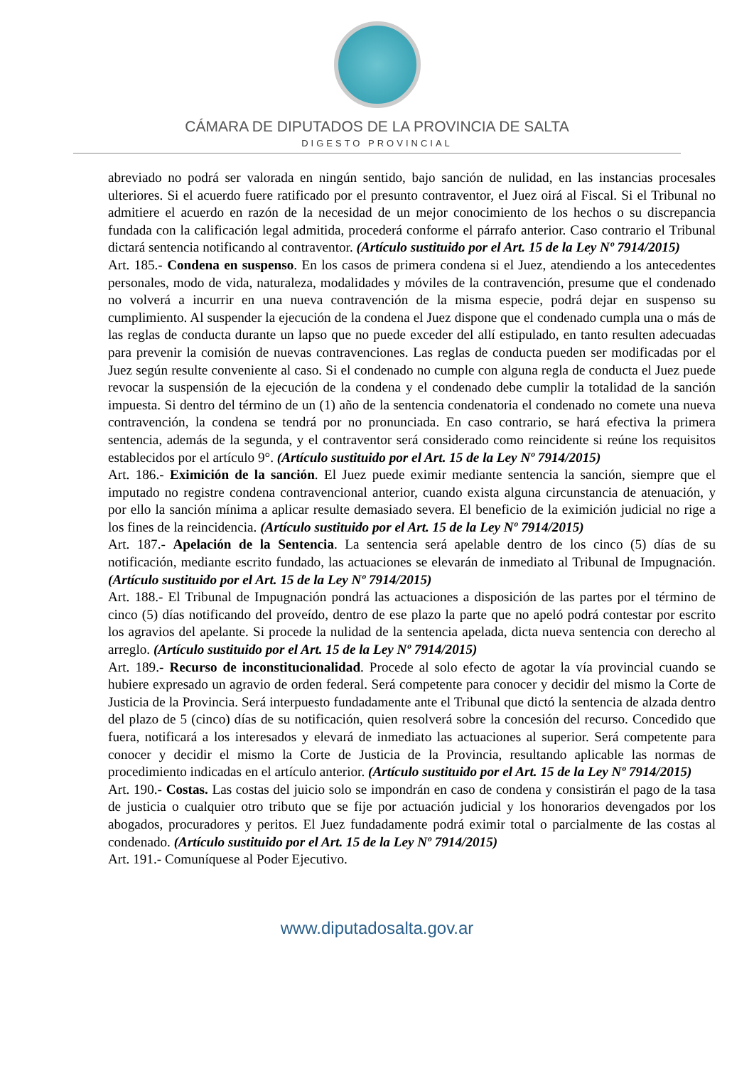CÁMARA DE DIPUTADOS DE LA PROVINCIA DE SALTA
DIGESTO PROVINCIAL
abreviado no podrá ser valorada en ningún sentido, bajo sanción de nulidad, en las instancias procesales ulteriores. Si el acuerdo fuere ratificado por el presunto contraventor, el Juez oirá al Fiscal. Si el Tribunal no admitiere el acuerdo en razón de la necesidad de un mejor conocimiento de los hechos o su discrepancia fundada con la calificación legal admitida, procederá conforme el párrafo anterior. Caso contrario el Tribunal dictará sentencia notificando al contraventor. (Artículo sustituido por el Art. 15 de la Ley Nº 7914/2015)
Art. 185.- Condena en suspenso. En los casos de primera condena si el Juez, atendiendo a los antecedentes personales, modo de vida, naturaleza, modalidades y móviles de la contravención, presume que el condenado no volverá a incurrir en una nueva contravención de la misma especie, podrá dejar en suspenso su cumplimiento. Al suspender la ejecución de la condena el Juez dispone que el condenado cumpla una o más de las reglas de conducta durante un lapso que no puede exceder del allí estipulado, en tanto resulten adecuadas para prevenir la comisión de nuevas contravenciones. Las reglas de conducta pueden ser modificadas por el Juez según resulte conveniente al caso. Si el condenado no cumple con alguna regla de conducta el Juez puede revocar la suspensión de la ejecución de la condena y el condenado debe cumplir la totalidad de la sanción impuesta. Si dentro del término de un (1) año de la sentencia condenatoria el condenado no comete una nueva contravención, la condena se tendrá por no pronunciada. En caso contrario, se hará efectiva la primera sentencia, además de la segunda, y el contraventor será considerado como reincidente si reúne los requisitos establecidos por el artículo 9°. (Artículo sustituido por el Art. 15 de la Ley Nº 7914/2015)
Art. 186.- Eximición de la sanción. El Juez puede eximir mediante sentencia la sanción, siempre que el imputado no registre condena contravencional anterior, cuando exista alguna circunstancia de atenuación, y por ello la sanción mínima a aplicar resulte demasiado severa. El beneficio de la eximición judicial no rige a los fines de la reincidencia. (Artículo sustituido por el Art. 15 de la Ley Nº 7914/2015)
Art. 187.- Apelación de la Sentencia. La sentencia será apelable dentro de los cinco (5) días de su notificación, mediante escrito fundado, las actuaciones se elevarán de inmediato al Tribunal de Impugnación. (Artículo sustituido por el Art. 15 de la Ley Nº 7914/2015)
Art. 188.- El Tribunal de Impugnación pondrá las actuaciones a disposición de las partes por el término de cinco (5) días notificando del proveído, dentro de ese plazo la parte que no apeló podrá contestar por escrito los agravios del apelante. Si procede la nulidad de la sentencia apelada, dicta nueva sentencia con derecho al arreglo. (Artículo sustituido por el Art. 15 de la Ley Nº 7914/2015)
Art. 189.- Recurso de inconstitucionalidad. Procede al solo efecto de agotar la vía provincial cuando se hubiere expresado un agravio de orden federal. Será competente para conocer y decidir del mismo la Corte de Justicia de la Provincia. Será interpuesto fundadamente ante el Tribunal que dictó la sentencia de alzada dentro del plazo de 5 (cinco) días de su notificación, quien resolverá sobre la concesión del recurso. Concedido que fuera, notificará a los interesados y elevará de inmediato las actuaciones al superior. Será competente para conocer y decidir el mismo la Corte de Justicia de la Provincia, resultando aplicable las normas de procedimiento indicadas en el artículo anterior. (Artículo sustituido por el Art. 15 de la Ley Nº 7914/2015)
Art. 190.- Costas. Las costas del juicio solo se impondrán en caso de condena y consistirán el pago de la tasa de justicia o cualquier otro tributo que se fije por actuación judicial y los honorarios devengados por los abogados, procuradores y peritos. El Juez fundadamente podrá eximir total o parcialmente de las costas al condenado. (Artículo sustituido por el Art. 15 de la Ley Nº 7914/2015)
Art. 191.- Comuníquese al Poder Ejecutivo.
www.diputadosalta.gov.ar